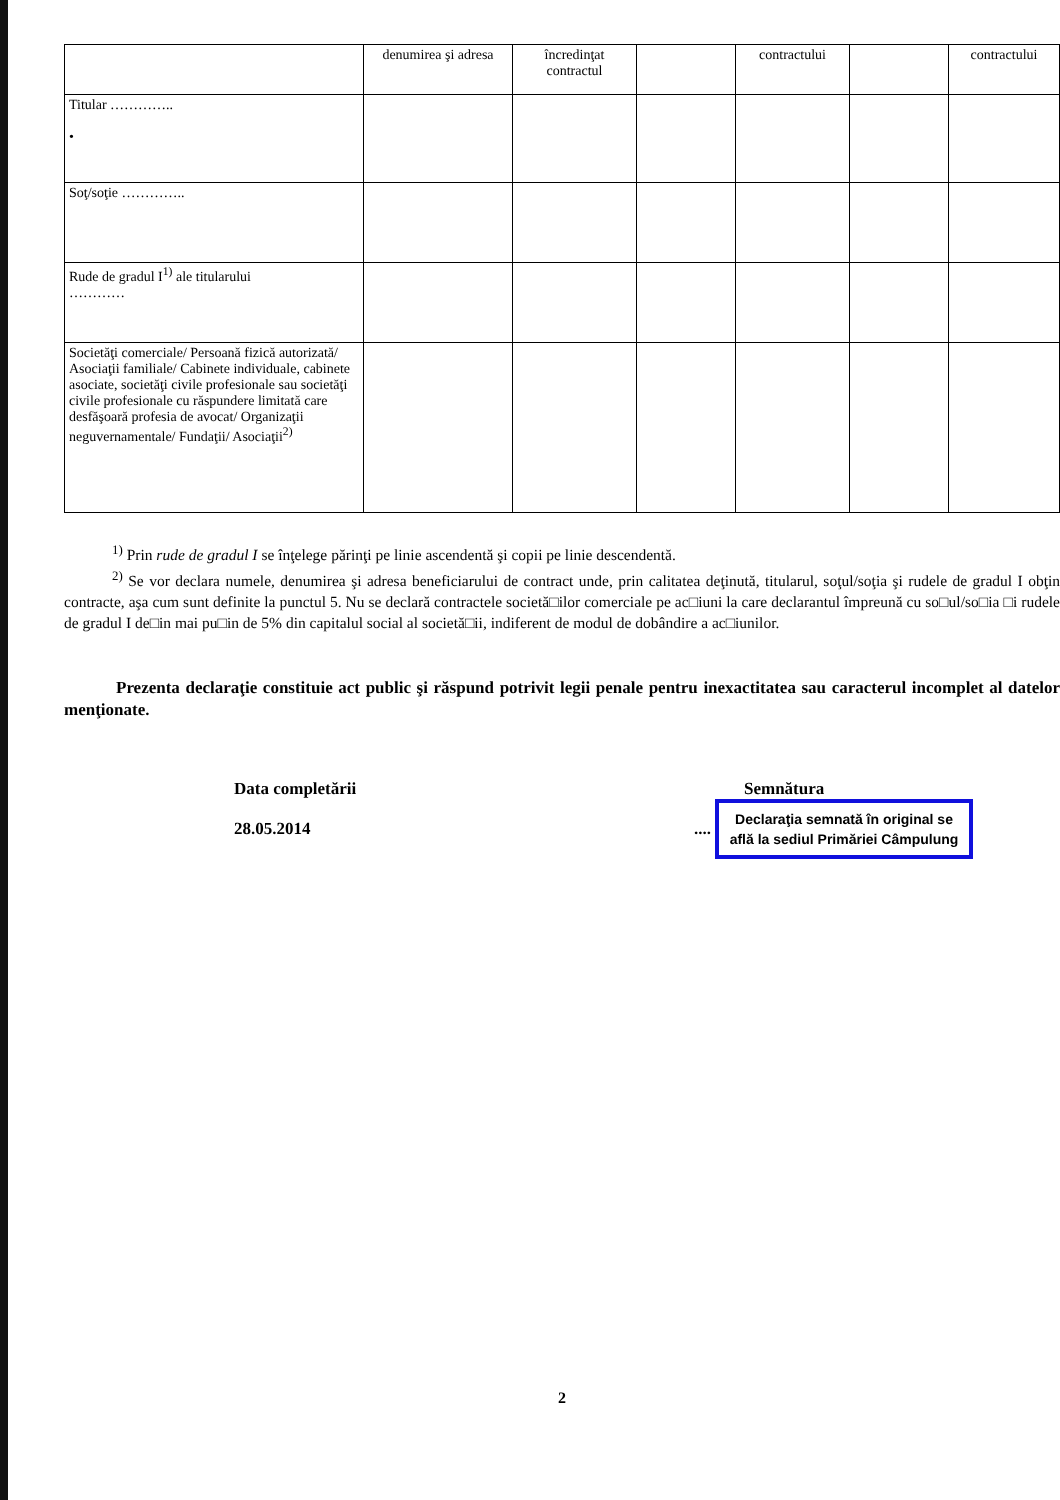| | denumirea şi adresa | încredinţat contractul | | contractului | | contractului |
| Titular ………….. • | | | | | | |
| Soţ/soţie ………….. | | | | | | |
| Rude de gradul I<sup>1)</sup> ale titularului ………… | | | | | | |
| Societăţi comerciale/ Persoană fizică autorizată/ Asociaţii familiale/ Cabinete individuale, cabinete asociate, societăţi civile profesionale sau societăţi civile profesionale cu răspundere limitată care desfăşoară profesia de avocat/ Organizaţii neguvernamentale/ Fundaţii/ Asociaţii<sup>2)</sup> | | | | | | |
<sup>1)</sup> Prin rude de gradul I se înţelege părinţi pe linie ascendentă şi copii pe linie descendentă.
<sup>2)</sup> Se vor declara numele, denumirea şi adresa beneficiarului de contract unde, prin calitatea deţinută, titularul, soţul/soţia şi rudele de gradul I obţin contracte, aşa cum sunt definite la punctul 5. Nu se declară contractele societă□ilor comerciale pe ac□iuni la care declarantul împreună cu so□ul/so□ia □i rudele de gradul I de□in mai pu□in de 5% din capitalul social al societă□ii, indiferent de modul de dobândire a ac□iunilor.
Prezenta declaraţie constituie act public şi răspund potrivit legii penale pentru inexactitatea sau caracterul incomplet al datelor menţionate.
Data completării
28.05.2014
Semnătura
....
Declaraţia semnată în original se află la sediul Primăriei Câmpulung
2